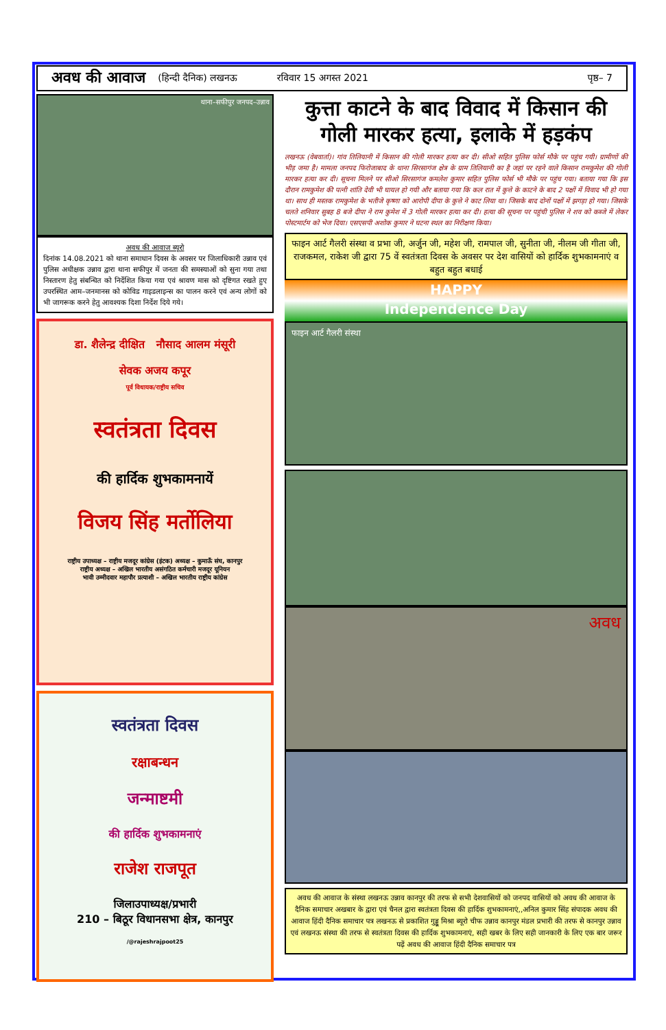अवध की आवाज (हिन्दी दैनिक) लखनऊ रविवार 15 अगस्त 2021 पृष्ठ– 7
थाना–सफीपुर जनपद–उन्नाव
अवध की आवाज ब्यूरो
दिनांक 14.08.2021 को थाना समाधान दिवस के अवसर पर जिलाधिकारी उन्नाव एवं पुलिस अधीक्षक उन्नाव द्वारा थाना सफीपुर में जनता की समस्याओं को सुना गया तथा निस्तारण हेतु संबन्धित को निर्देशित किया गया एवं श्रावण मास को दृष्टिगत रखते हुए उपरस्थित आम–जनमानस को कोविड गाइडलाइन्स का पालन करने एवं अन्य लोगों को भी जागरूक करने हेतु आवश्यक दिशा निर्देश दिये गये।
डा. शैलेन्द्र दीक्षित नौसाद आलम मंसूरी
सेवक अजय कपूर
पूर्व विधायक/राष्ट्रीय सचिव
स्वतंत्रता दिवस
की हार्दिक शुभकामनायें
विजय सिंह मर्तोलिया
राष्ट्रीय उपाध्यक्ष – राष्ट्रीय मजदूर कांग्रेस (इंटक) अध्यक्ष – कुमाऊँ संघ, कानपुर
राष्ट्रीय अध्यक्ष – अखिल भारतीय असंगठित कर्मचारी मजदूर यूनियन
भावी उम्मीदवार महापौर प्रत्याशी – अखिल भारतीय राष्ट्रीय कांग्रेस
स्वतंत्रता दिवस
रक्षाबन्धन
जन्माष्टमी
की हार्दिक शुभकामनाएं
राजेश राजपूत
जिलाउपाध्यक्ष/प्रभारी
210 – बिठूर विधानसभा क्षेत्र, कानपुर
/@rajeshrajpoot25
कुत्ता काटने के बाद विवाद में किसान की गोली मारकर हत्या, इलाके में हड़कंप
लखनऊ (वेबवार्ता)। गांव तिलियानी में किसान की गोली मारकर हत्या कर दी। सीओ सहित पुलिस फोर्स मौके पर पहुंच गयी। ग्रामीणों की भीड़ जमा है। मामला जनपद फिरोजाबाद के थाना सिरसागंज क्षेत्र के ग्राम तिलियानी का है जहां पर रहने वाले किसान रामकुमेश की गोली मारकर हत्या कर दी। सूचना मिलने पर सीओ सिरसागंज कमलेश कुमार सहित पुलिस फोर्स भी मौके पर पहुंच गया। बताया गया कि इस दौरान रामकुमेश की पत्नी शांति देवी भी घायल हो गयी और बताया गया कि कल रात में कुत्ते के काटने के बाद 2 पक्षों में विवाद भी हो गया था। साथ ही मस्तक रामकुमेश के भतीजे कृष्णा को आरोपी दीपा के कुत्ते ने काट लिया था। जिसके बाद दोनों पक्षों में झगड़ा हो गया। जिसके चलते शनिवार सुबह 8 बजे दीपा ने राम कुमेश में 3 गोली मारकर हत्या कर दी। हत्या की सूचना पर पहुंची पुलिस ने शव को कब्जे में लेकर पोस्टमार्टम को भेज दिया। एसएसपी अशोक कुमार ने घटना स्थल का निरीक्षण किया।
फाइन आर्ट गैलरी संस्था व प्रभा जी, अर्जुन जी, महेश जी, रामपाल जी, सुनीता जी, नीलम जी गीता जी, राजकमल, राकेश जी द्वारा 75 वें स्वतंत्रता दिवस के अवसर पर देश वासियों को हार्दिक शुभकामनाएं व बहुत बहुत बधाई
HAPPY
Independence Day
फाइन आर्ट गैलरी संस्था
अवध
अवध की आवाज के संस्था लखनऊ उन्नाव कानपुर की तरफ से सभी देशवासियों को जनपद वासियों को अवध की आवाज के दैनिक समाचार अखबार के द्वारा एवं चैनल द्वारा स्वतंत्रता दिवस की हार्दिक शुभकामनाएं,,अनिल कुमार सिंह संपादक अवध की आवाज हिंदी दैनिक समाचार पत्र लखनऊ से प्रकाशित गुड्डू मिश्रा ब्यूरो चीफ उन्नाव कानपुर मंडल प्रभारी की तरफ से कानपुर उन्नाव एवं लखनऊ संस्था की तरफ से स्वतंत्रता दिवस की हार्दिक शुभकामनाएं, सही खबर के लिए सही जानकारी के लिए एक बार जरूर पढ़ें अवध की आवाज हिंदी दैनिक समाचार पत्र